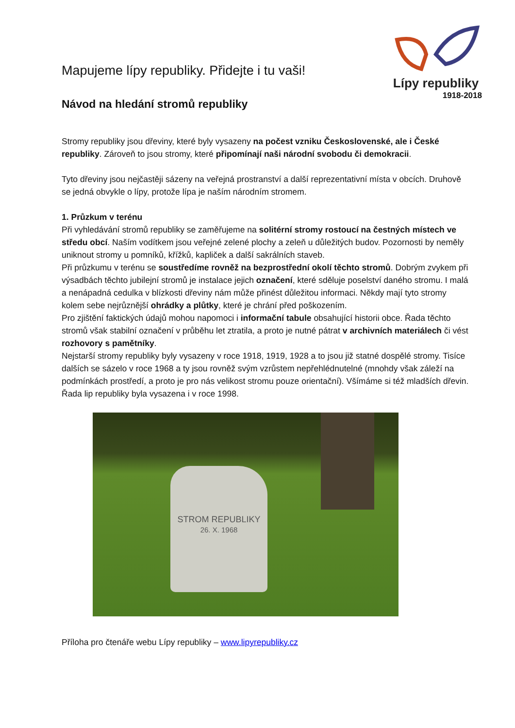Lípy republiky
1918-2018
Mapujeme lípy republiky. Přidejte i tu vaši!
Návod na hledání stromů republiky
Stromy republiky jsou dřeviny, které byly vysazeny na počest vzniku Československé, ale i České republiky. Zároveň to jsou stromy, které připomínají naši národní svobodu či demokracii.
Tyto dřeviny jsou nejčastěji sázeny na veřejná prostranství a další reprezentativní místa v obcích. Druhově se jedná obvykle o lípy, protože lípa je naším národním stromem.
1. Průzkum v terénu
Při vyhledávání stromů republiky se zaměřujeme na solitérní stromy rostoucí na čestných místech ve středu obcí. Naším vodítkem jsou veřejné zelené plochy a zeleň u důležitých budov. Pozornosti by neměly uniknout stromy u pomníků, křížků, kapliček a další sakrálních staveb.
Při průzkumu v terénu se soustředíme rovněž na bezprostřední okolí těchto stromů. Dobrým zvykem při výsadbách těchto jubilejní stromů je instalace jejich označení, které sděluje poselství daného stromu. I malá a nenápadná cedulka v blízkosti dřeviny nám může přinést důležitou informaci. Někdy mají tyto stromy kolem sebe nejrůznější ohrádky a plůtky, které je chrání před poškozením.
Pro zjištění faktických údajů mohou napomoci i informační tabule obsahující historii obce. Řada těchto stromů však stabilní označení v průběhu let ztratila, a proto je nutné pátrat v archivních materiálech či vést rozhovory s pamětníky.
Nejstarší stromy republiky byly vysazeny v roce 1918, 1919, 1928 a to jsou již statné dospělé stromy. Tisíce dalších se sázelo v roce 1968 a ty jsou rovněž svým vzrůstem nepřehlédnutelné (mnohdy však záleží na podmínkách prostředí, a proto je pro nás velikost stromu pouze orientační). Všímáme si též mladších dřevin. Řada lip republiky byla vysazena i v roce 1998.
STROM REPUBLIKY
26. X. 1968
Příloha pro čtenáře webu Lípy republiky – www.lipyrepubliky.cz